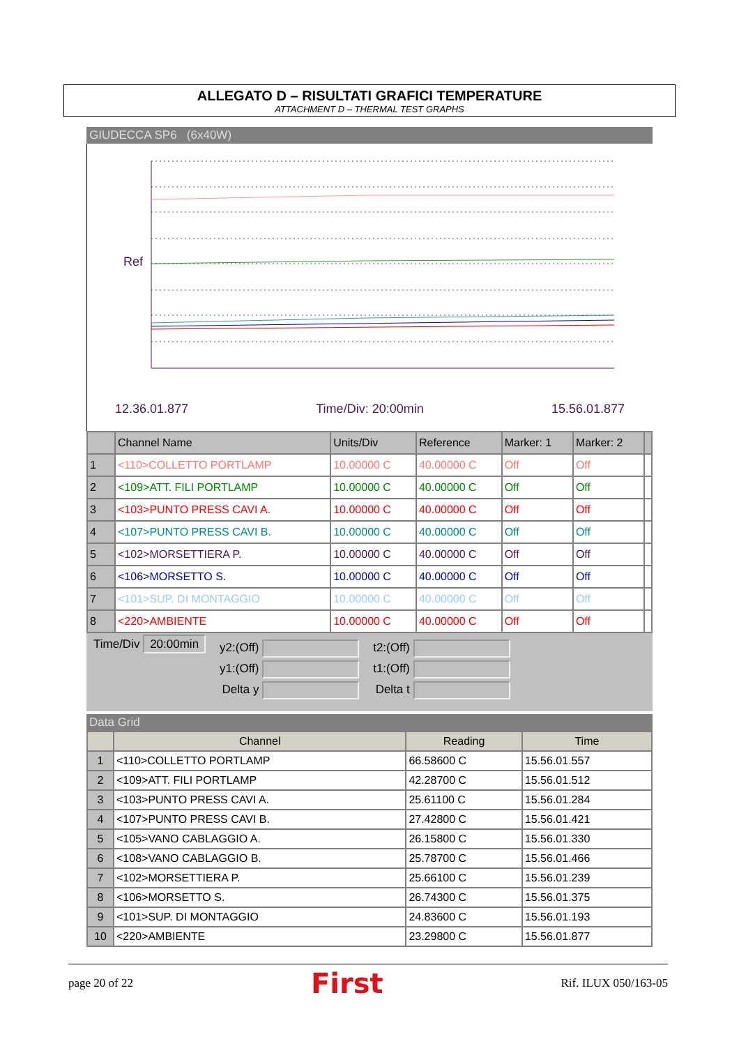ALLEGATO D – RISULTATI GRAFICI TEMPERATURE
ATTACHMENT D – THERMAL TEST GRAPHS
GIUDECCA SP6 (6x40W)
Ref
12.36.01.877 Time/Div: 20:00min 15.56.01.877
| | Channel Name | Units/Div | Reference | Marker: 1 | Marker: 2 | |
| --- | --- | --- | --- | --- | --- | --- |
| 1 | <110>COLLETTO PORTLAMP | 10.00000 C | 40.00000 C | Off | Off | |
| 2 | <109>ATT. FILI PORTLAMP | 10.00000 C | 40.00000 C | Off | Off | |
| 3 | <103>PUNTO PRESS CAVI A. | 10.00000 C | 40.00000 C | Off | Off | |
| 4 | <107>PUNTO PRESS CAVI B. | 10.00000 C | 40.00000 C | Off | Off | |
| 5 | <102>MORSETTIERA P. | 10.00000 C | 40.00000 C | Off | Off | |
| 6 | <106>MORSETTO S. | 10.00000 C | 40.00000 C | Off | Off | |
| 7 | <101>SUP. DI MONTAGGIO | 10.00000 C | 40.00000 C | Off | Off | |
| 8 | <220>AMBIENTE | 10.00000 C | 40.00000 C | Off | Off | |
Time/Div 20:00min
y2:(Off)
y1:(Off)
Delta y
t2:(Off)
t1:(Off)
Delta t
Data Grid
| | Channel | Reading | Time |
| --- | --- | --- | --- |
| 1 | <110>COLLETTO PORTLAMP | 66.58600 C | 15.56.01.557 |
| 2 | <109>ATT. FILI PORTLAMP | 42.28700 C | 15.56.01.512 |
| 3 | <103>PUNTO PRESS CAVI A. | 25.61100 C | 15.56.01.284 |
| 4 | <107>PUNTO PRESS CAVI B. | 27.42800 C | 15.56.01.421 |
| 5 | <105>VANO CABLAGGIO A. | 26.15800 C | 15.56.01.330 |
| 6 | <108>VANO CABLAGGIO B. | 25.78700 C | 15.56.01.466 |
| 7 | <102>MORSETTIERA P. | 25.66100 C | 15.56.01.239 |
| 8 | <106>MORSETTO S. | 26.74300 C | 15.56.01.375 |
| 9 | <101>SUP. DI MONTAGGIO | 24.83600 C | 15.56.01.193 |
| 10 | <220>AMBIENTE | 23.29800 C | 15.56.01.877 |
page 20 of 22 First Rif. ILUX 050/163-05